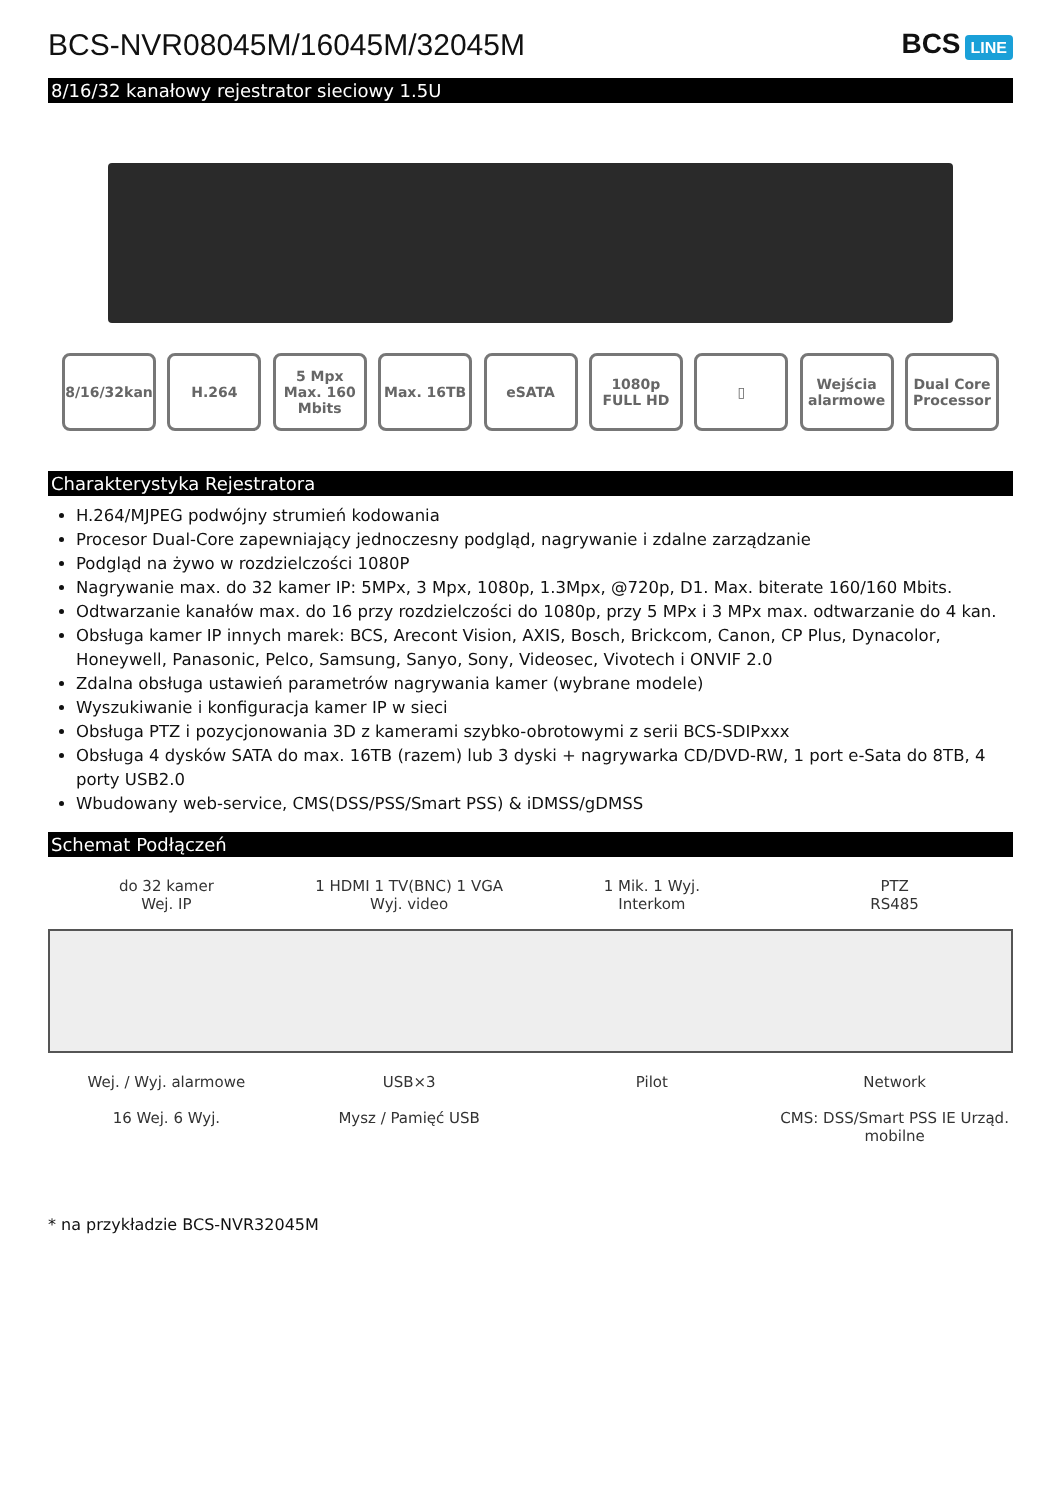BCS-NVR08045M/16045M/32045M BCS LINE
8/16/32 kanałowy rejestrator sieciowy 1.5U
8/16/32kan H.264 5 Mpx
Max. 160 Mbits
Max. 16TB eSATA 1080p FULL HD
▯ Wejścia alarmowe
Dual Core Processor
Charakterystyka Rejestratora
H.264/MJPEG podwójny strumień kodowania
Procesor Dual-Core zapewniający jednoczesny podgląd, nagrywanie i zdalne zarządzanie
Podgląd na żywo w rozdzielczości 1080P
Nagrywanie max. do 32 kamer IP: 5MPx, 3 Mpx, 1080p, 1.3Mpx, @720p, D1. Max. biterate 160/160 Mbits.
Odtwarzanie kanałów max. do 16 przy rozdzielczości do 1080p, przy 5 MPx i 3 MPx max. odtwarzanie do 4 kan.
Obsługa kamer IP innych marek: BCS, Arecont Vision, AXIS, Bosch, Brickcom, Canon, CP Plus, Dynacolor, Honeywell, Panasonic, Pelco, Samsung, Sanyo, Sony, Videosec, Vivotech i ONVIF 2.0
Zdalna obsługa ustawień parametrów nagrywania kamer (wybrane modele)
Wyszukiwanie i konfiguracja kamer IP w sieci
Obsługa PTZ i pozycjonowania 3D z kamerami szybko-obrotowymi z serii BCS-SDIPxxx
Obsługa 4 dysków SATA do max. 16TB (razem) lub 3 dyski + nagrywarka CD/DVD-RW, 1 port e-Sata do 8TB, 4 porty USB2.0
Wbudowany web-service, CMS(DSS/PSS/Smart PSS) & iDMSS/gDMSS
Schemat Podłączeń
do 32 kamer
Wej. IP
1 HDMI 1 TV(BNC) 1 VGA
Wyj. video
1 Mik. 1 Wyj.
Interkom
PTZ
RS485
Wej. / Wyj. alarmowe
16 Wej. 6 Wyj.
USB×3
Mysz / Pamięć USB
Pilot
Network
CMS: DSS/Smart PSS IE Urząd. mobilne
* na przykładzie BCS-NVR32045M